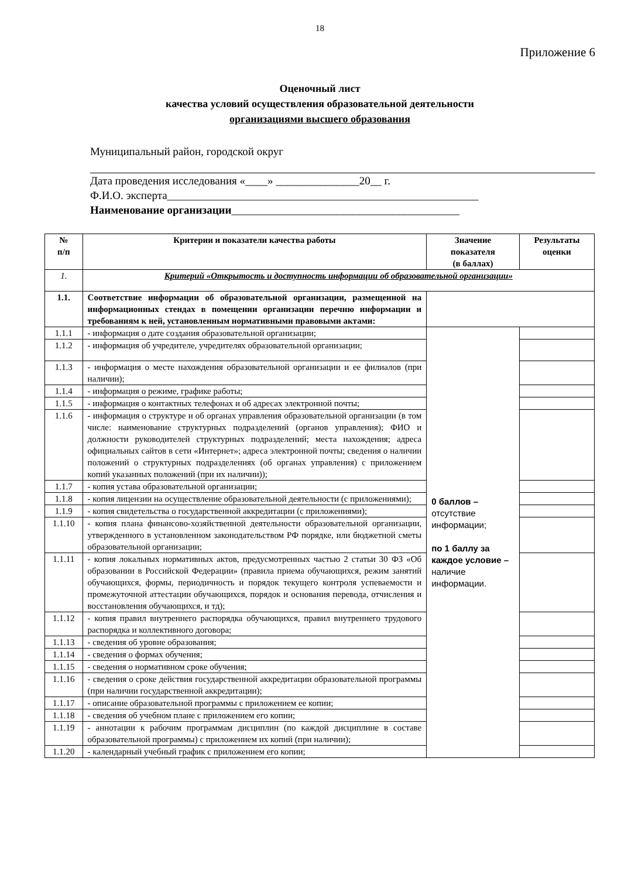18
Приложение 6
Оценочный лист
качества условий осуществления образовательной деятельности
организациями высшего образования
Муниципальный район, городской округ
Дата проведения исследования «____» _______________20__ г.
Ф.И.О. эксперта________________________________________________________
Наименование организации_________________________________________
| № п/п | Критерии и показатели качества работы | Значение показателя (в баллах) | Результаты оценки |
| --- | --- | --- | --- |
| 1. | Критерий «Открытость и доступность информации об образовательной организации» | | |
| 1.1. | Соответствие информации об образовательной организации, размещенной на информационных стендах в помещении организации перечню информации и требованиям к ней, установленным нормативными правовыми актами: | | |
| 1.1.1 | - информация о дате создания образовательной организации; | 0 баллов – отсутствие информации; по 1 баллу за каждое условие – наличие информации. | |
| 1.1.2 | - информация об учредителе, учредителях образовательной организации; | | |
| 1.1.3 | - информация о месте нахождения образовательной организации и ее филиалов (при наличии); | | |
| 1.1.4 | - информация о режиме, графике работы; | | |
| 1.1.5 | - информация о контактных телефонах и об адресах электронной почты; | | |
| 1.1.6 | - информация о структуре и об органах управления образовательной организации (в том числе: наименование структурных подразделений (органов управления); ФИО и должности руководителей структурных подразделений; места нахождения; адреса официальных сайтов в сети «Интернет»; адреса электронной почты; сведения о наличии положений о структурных подразделениях (об органах управления) с приложением копий указанных положений (при их наличии)); | | |
| 1.1.7 | - копия устава образовательной организации; | | |
| 1.1.8 | - копия лицензии на осуществление образовательной деятельности (с приложениями); | | |
| 1.1.9 | - копия свидетельства о государственной аккредитации (с приложениями); | | |
| 1.1.10 | - копия плана финансово-хозяйственной деятельности образовательной организации, утвержденного в установленном законодательством РФ порядке, или бюджетной сметы образовательной организации; | | |
| 1.1.11 | - копия локальных нормативных актов, предусмотренных частью 2 статьи 30 ФЗ «Об образовании в Российской Федерации» (правила приема обучающихся, режим занятий обучающихся, формы, периодичность и порядок текущего контроля успеваемости и промежуточной аттестации обучающихся, порядок и основания перевода, отчисления и восстановления обучающихся, и тд); | | |
| 1.1.12 | - копия правил внутреннего распорядка обучающихся, правил внутреннего трудового распорядка и коллективного договора; | | |
| 1.1.13 | - сведения об уровне образования; | | |
| 1.1.14 | - сведения о формах обучения; | | |
| 1.1.15 | - сведения о нормативном сроке обучения; | | |
| 1.1.16 | - сведения о сроке действия государственной аккредитации образовательной программы (при наличии государственной аккредитации); | | |
| 1.1.17 | - описание образовательной программы с приложением ее копии; | | |
| 1.1.18 | - сведения об учебном плане с приложением его копии; | | |
| 1.1.19 | - аннотации к рабочим программам дисциплин (по каждой дисциплине в составе образовательной программы) с приложением их копий (при наличии); | | |
| 1.1.20 | - календарный учебный график с приложением его копии; | | |